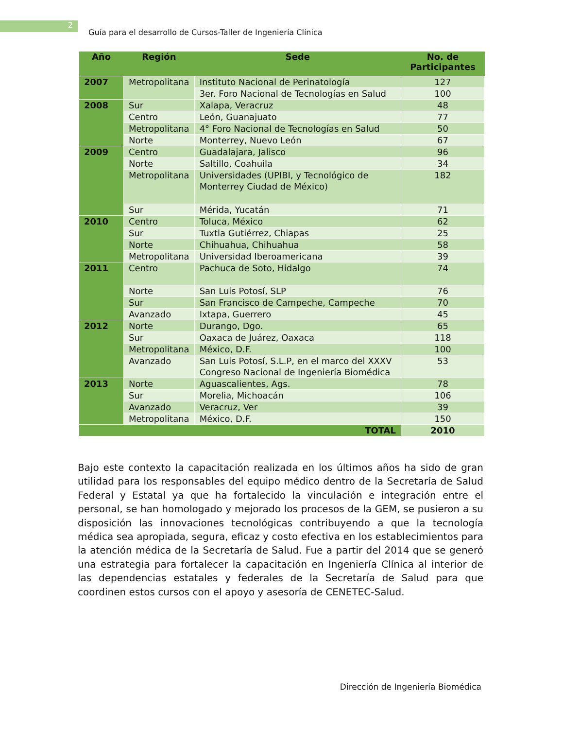2
Guía para el desarrollo de Cursos-Taller de Ingeniería Clínica
| Año | Región | Sede | No. de Participantes |
| --- | --- | --- | --- |
| 2007 | Metropolitana | Instituto Nacional de Perinatología | 127 |
| | | 3er. Foro Nacional de Tecnologías en Salud | 100 |
| 2008 | Sur | Xalapa, Veracruz | 48 |
| | Centro | León, Guanajuato | 77 |
| | Metropolitana | 4° Foro Nacional de Tecnologías en Salud | 50 |
| | Norte | Monterrey, Nuevo León | 67 |
| 2009 | Centro | Guadalajara, Jalisco | 96 |
| | Norte | Saltillo, Coahuila | 34 |
| | Metropolitana | Universidades (UPIBI, y Tecnológico de Monterrey Ciudad de México) | 182 |
| | Sur | Mérida, Yucatán | 71 |
| 2010 | Centro | Toluca, México | 62 |
| | Sur | Tuxtla Gutiérrez, Chiapas | 25 |
| | Norte | Chihuahua, Chihuahua | 58 |
| | Metropolitana | Universidad Iberoamericana | 39 |
| 2011 | Centro | Pachuca de Soto, Hidalgo | 74 |
| | Norte | San Luis Potosí, SLP | 76 |
| | Sur | San Francisco de Campeche, Campeche | 70 |
| | Avanzado | Ixtapa, Guerrero | 45 |
| 2012 | Norte | Durango, Dgo. | 65 |
| | Sur | Oaxaca de Juárez, Oaxaca | 118 |
| | Metropolitana | México, D.F. | 100 |
| | Avanzado | San Luis Potosí, S.L.P, en el marco del XXXV Congreso Nacional de Ingeniería Biomédica | 53 |
| 2013 | Norte | Aguascalientes, Ags. | 78 |
| | Sur | Morelia, Michoacán | 106 |
| | Avanzado | Veracruz, Ver | 39 |
| | Metropolitana | México, D.F. | 150 |
| TOTAL | | | 2010 |
Bajo este contexto la capacitación realizada en los últimos años ha sido de gran utilidad para los responsables del equipo médico dentro de la Secretaría de Salud Federal y Estatal ya que ha fortalecido la vinculación e integración entre el personal, se han homologado y mejorado los procesos de la GEM, se pusieron a su disposición las innovaciones tecnológicas contribuyendo a que la tecnología médica sea apropiada, segura, eficaz y costo efectiva en los establecimientos para la atención médica de la Secretaría de Salud. Fue a partir del 2014 que se generó una estrategia para fortalecer la capacitación en Ingeniería Clínica al interior de las dependencias estatales y federales de la Secretaría de Salud para que coordinen estos cursos con el apoyo y asesoría de CENETEC-Salud.
Dirección de Ingeniería Biomédica